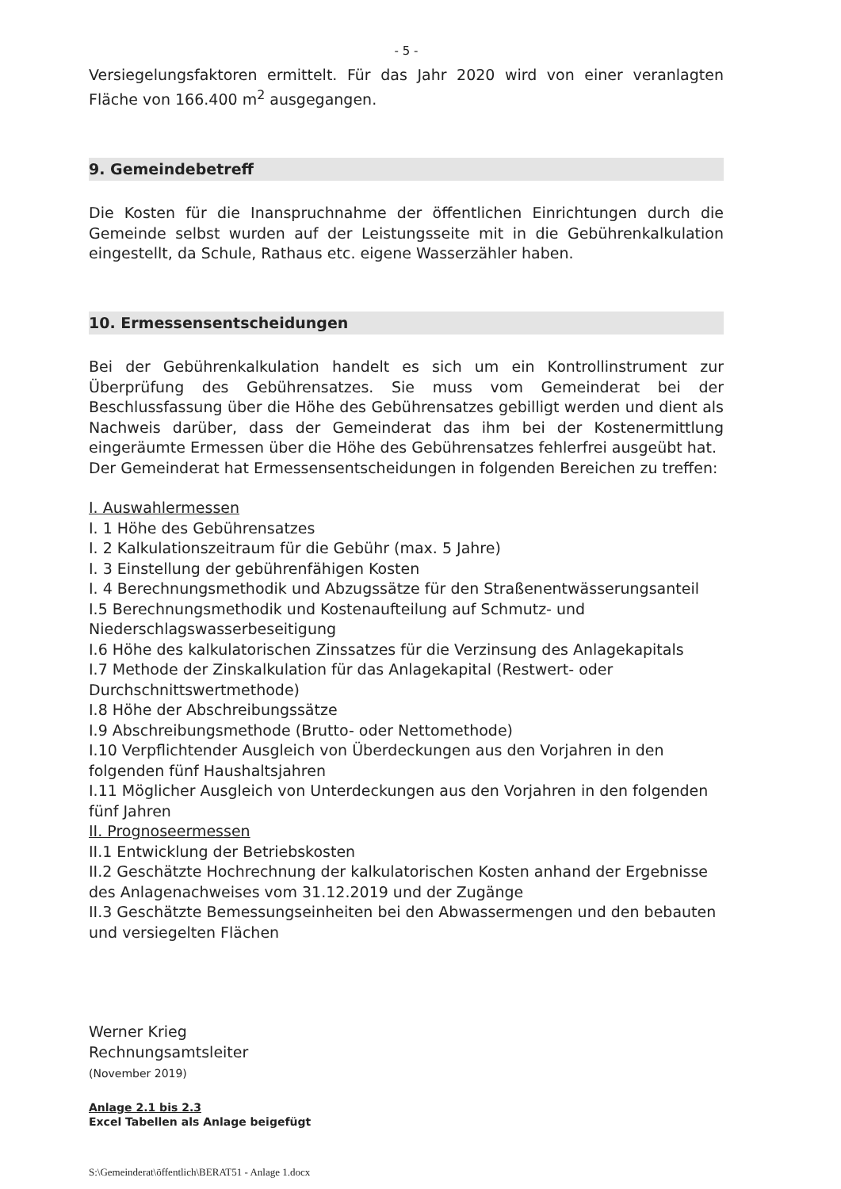- 5 -
Versiegelungsfaktoren ermittelt. Für das Jahr 2020 wird von einer veranlagten Fläche von 166.400 m<sup>2</sup> ausgegangen.
9. Gemeindebetreff
Die Kosten für die Inanspruchnahme der öffentlichen Einrichtungen durch die Gemeinde selbst wurden auf der Leistungsseite mit in die Gebührenkalkulation eingestellt, da Schule, Rathaus etc. eigene Wasserzähler haben.
10. Ermessensentscheidungen
Bei der Gebührenkalkulation handelt es sich um ein Kontrollinstrument zur Überprüfung des Gebührensatzes. Sie muss vom Gemeinderat bei der Beschlussfassung über die Höhe des Gebührensatzes gebilligt werden und dient als Nachweis darüber, dass der Gemeinderat das ihm bei der Kostenermittlung eingeräumte Ermessen über die Höhe des Gebührensatzes fehlerfrei ausgeübt hat.
Der Gemeinderat hat Ermessensentscheidungen in folgenden Bereichen zu treffen:
I. Auswahlermessen
I. 1 Höhe des Gebührensatzes
I. 2 Kalkulationszeitraum für die Gebühr (max. 5 Jahre)
I. 3 Einstellung der gebührenfähigen Kosten
I. 4 Berechnungsmethodik und Abzugssätze für den Straßenentwässerungsanteil
I.5 Berechnungsmethodik und Kostenaufteilung auf Schmutz- und
Niederschlagswasserbeseitigung
I.6 Höhe des kalkulatorischen Zinssatzes für die Verzinsung des Anlagekapitals
I.7 Methode der Zinskalkulation für das Anlagekapital (Restwert- oder
Durchschnittswertmethode)
I.8 Höhe der Abschreibungssätze
I.9 Abschreibungsmethode (Brutto- oder Nettomethode)
I.10 Verpflichtender Ausgleich von Überdeckungen aus den Vorjahren in den
folgenden fünf Haushaltsjahren
I.11 Möglicher Ausgleich von Unterdeckungen aus den Vorjahren in den folgenden
fünf Jahren
II. Prognoseermessen
II.1 Entwicklung der Betriebskosten
II.2 Geschätzte Hochrechnung der kalkulatorischen Kosten anhand der Ergebnisse
des Anlagenachweises vom 31.12.2019 und der Zugänge
II.3 Geschätzte Bemessungseinheiten bei den Abwassermengen und den bebauten
und versiegelten Flächen
Werner Krieg
Rechnungsamtsleiter
(November 2019)
Anlage 2.1 bis 2.3
Excel Tabellen als Anlage beigefügt
S:\Gemeinderat\öffentlich\BERAT51 - Anlage 1.docx